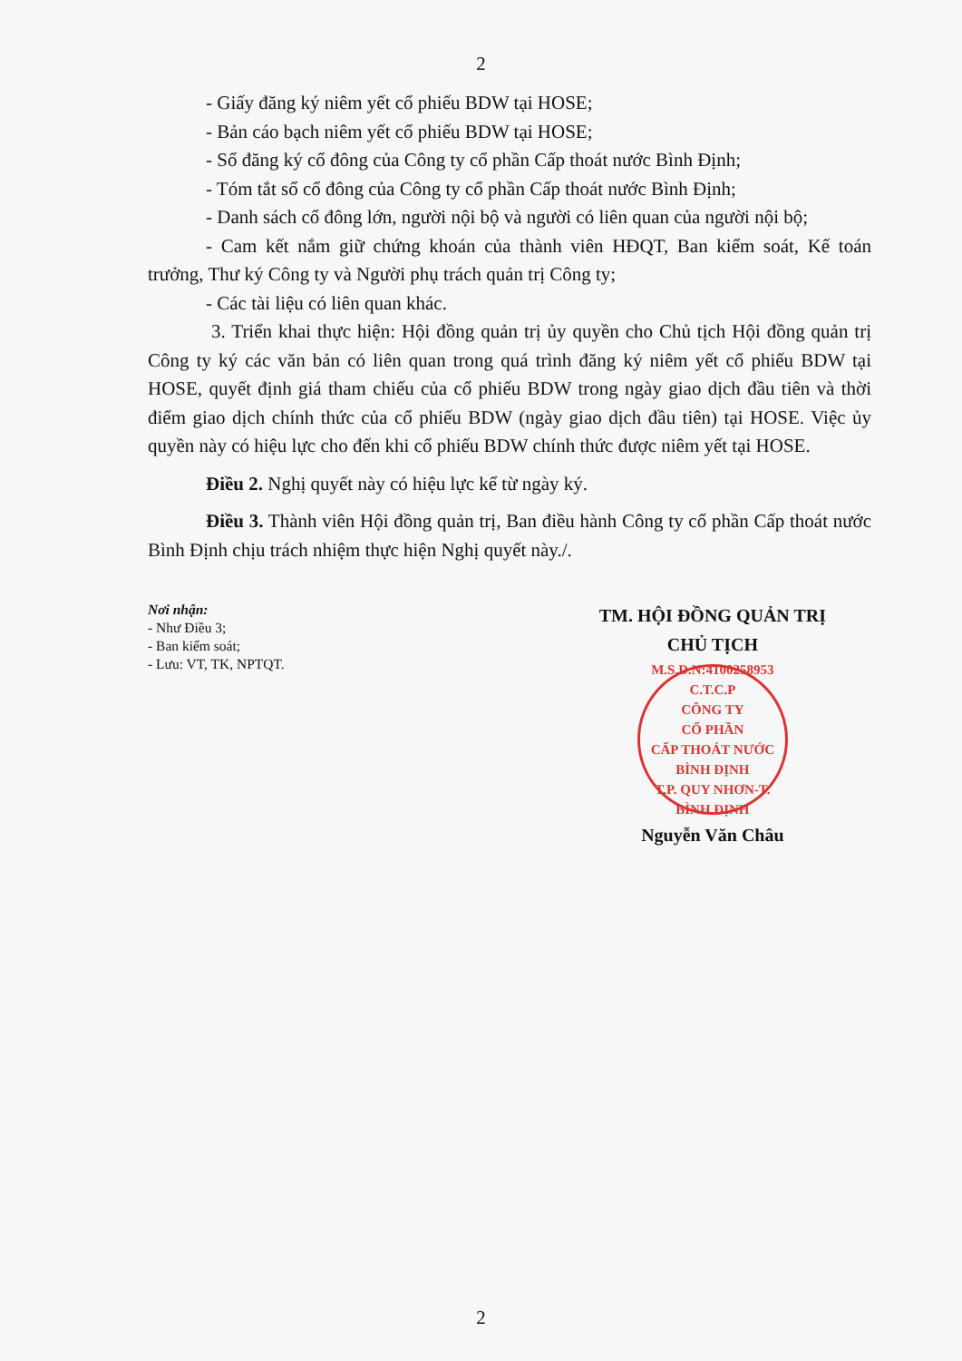2
- Giấy đăng ký niêm yết cổ phiếu BDW tại HOSE;
- Bản cáo bạch niêm yết cổ phiếu BDW tại HOSE;
- Sổ đăng ký cổ đông của Công ty cổ phần Cấp thoát nước Bình Định;
- Tóm tắt sổ cổ đông của Công ty cổ phần Cấp thoát nước Bình Định;
- Danh sách cổ đông lớn, người nội bộ và người có liên quan của người nội bộ;
- Cam kết nắm giữ chứng khoán của thành viên HĐQT, Ban kiểm soát, Kế toán trưởng, Thư ký Công ty và Người phụ trách quản trị Công ty;
- Các tài liệu có liên quan khác.
3. Triển khai thực hiện: Hội đồng quản trị ủy quyền cho Chủ tịch Hội đồng quản trị Công ty ký các văn bản có liên quan trong quá trình đăng ký niêm yết cổ phiếu BDW tại HOSE, quyết định giá tham chiếu của cổ phiếu BDW trong ngày giao dịch đầu tiên và thời điểm giao dịch chính thức của cổ phiếu BDW (ngày giao dịch đầu tiên) tại HOSE. Việc ủy quyền này có hiệu lực cho đến khi cổ phiếu BDW chính thức được niêm yết tại HOSE.
Điều 2. Nghị quyết này có hiệu lực kể từ ngày ký.
Điều 3. Thành viên Hội đồng quản trị, Ban điều hành Công ty cổ phần Cấp thoát nước Bình Định chịu trách nhiệm thực hiện Nghị quyết này./.
Nơi nhận:
- Như Điều 3;
- Ban kiểm soát;
- Lưu: VT, TK, NPTQT.
TM. HỘI ĐỒNG QUẢN TRỊ
CHỦ TỊCH
M.S.D.N:4100258953 C.T.C.P
CÔNG TY
CỔ PHẦN
CẤP THOÁT NƯỚC
BÌNH ĐỊNH
T.P. QUY NHƠN-T. BÌNH ĐỊNH
Nguyễn Văn Châu
2